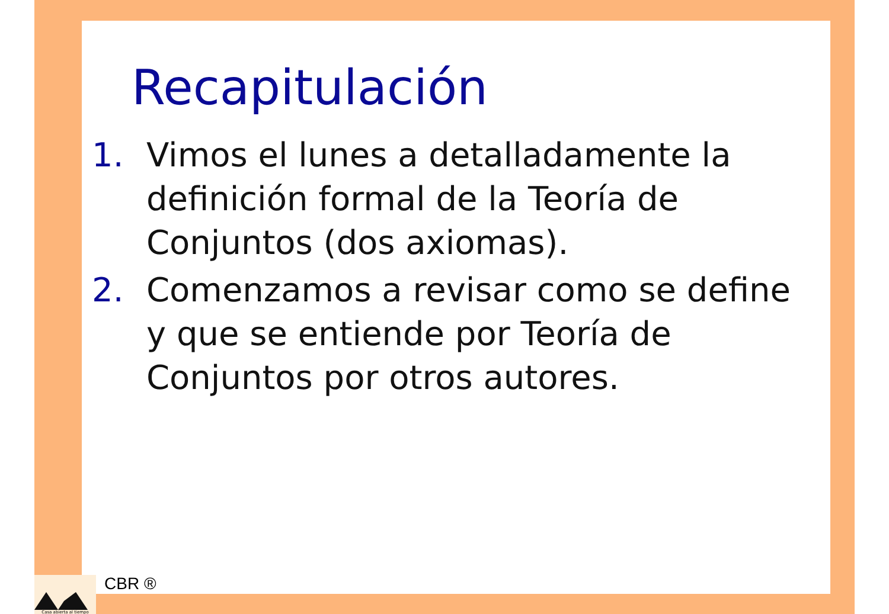Recapitulación
1. Vimos el lunes a detalladamente la definición formal de la Teoría de Conjuntos (dos axiomas).
2. Comenzamos a revisar como se define y que se entiende por Teoría de Conjuntos por otros autores.
Casa abierta al tiempo
CBR ®